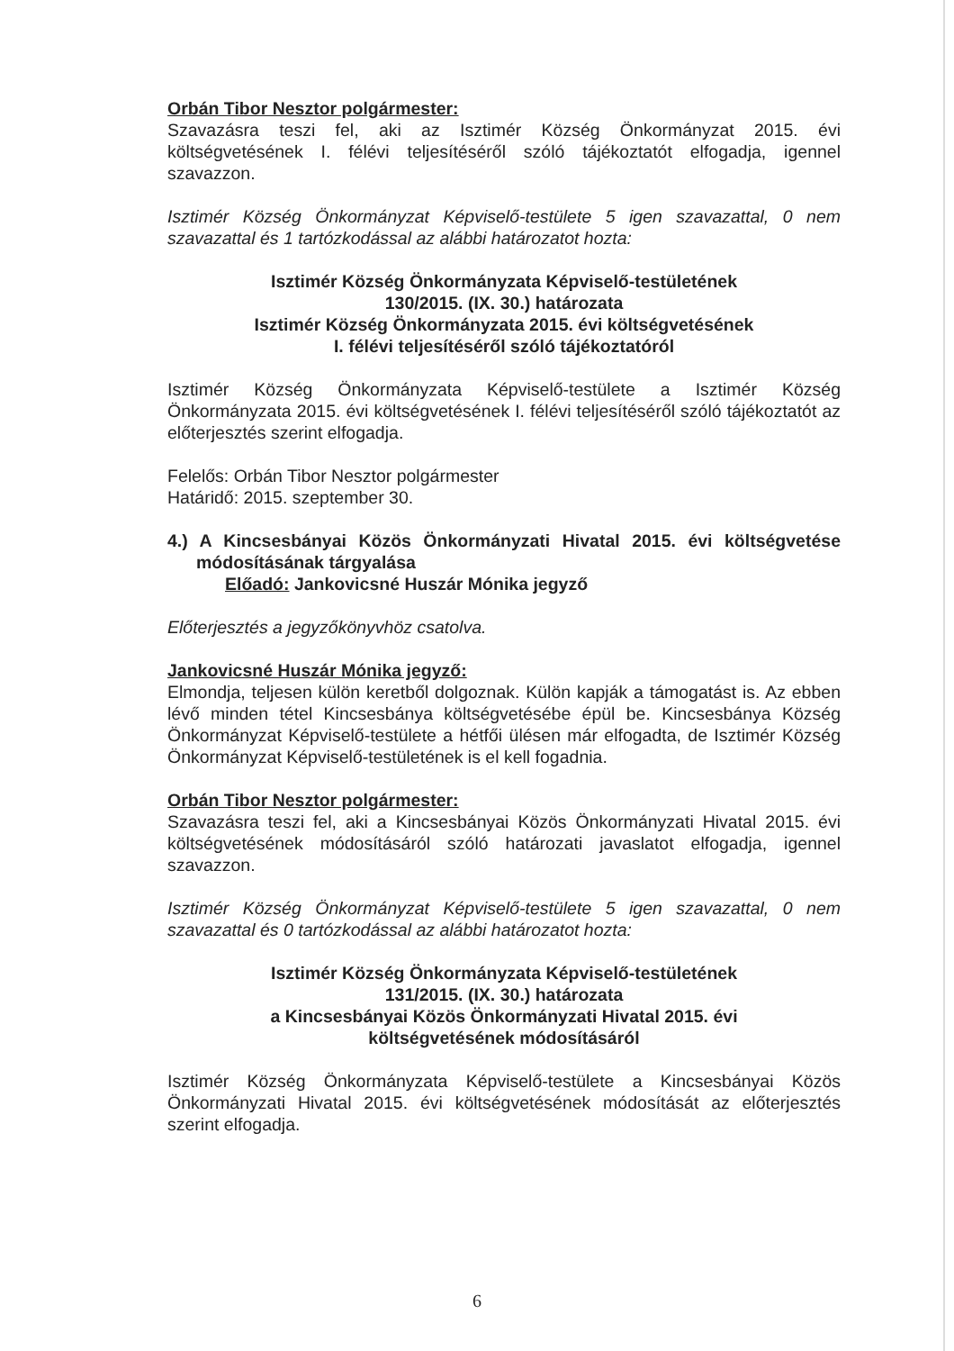Orbán Tibor Nesztor polgármester:
Szavazásra teszi fel, aki az Isztimér Község Önkormányzat 2015. évi költségvetésének I. félévi teljesítéséről szóló tájékoztatót elfogadja, igennel szavazzon.
Isztimér Község Önkormányzat Képviselő-testülete 5 igen szavazattal, 0 nem szavazattal és 1 tartózkodással az alábbi határozatot hozta:
Isztimér Község Önkormányzata Képviselő-testületének
130/2015. (IX. 30.) határozata
Isztimér Község Önkormányzata 2015. évi költségvetésének
I. félévi teljesítéséről szóló tájékoztatóról
Isztimér Község Önkormányzata Képviselő-testülete a Isztimér Község Önkormányzata 2015. évi költségvetésének I. félévi teljesítéséről szóló tájékoztatót az előterjesztés szerint elfogadja.
Felelős: Orbán Tibor Nesztor polgármester
Határidő: 2015. szeptember 30.
4.) A Kincsesbányai Közös Önkormányzati Hivatal 2015. évi költségvetése módosításának tárgyalása
Előadó: Jankovicsné Huszár Mónika jegyző
Előterjesztés a jegyzőkönyvhöz csatolva.
Jankovicsné Huszár Mónika jegyző:
Elmondja, teljesen külön keretből dolgoznak. Külön kapják a támogatást is. Az ebben lévő minden tétel Kincsesbánya költségvetésébe épül be. Kincsesbánya Község Önkormányzat Képviselő-testülete a hétfői ülésen már elfogadta, de Isztimér Község Önkormányzat Képviselő-testületének is el kell fogadnia.
Orbán Tibor Nesztor polgármester:
Szavazásra teszi fel, aki a Kincsesbányai Közös Önkormányzati Hivatal 2015. évi költségvetésének módosításáról szóló határozati javaslatot elfogadja, igennel szavazzon.
Isztimér Község Önkormányzat Képviselő-testülete 5 igen szavazattal, 0 nem szavazattal és 0 tartózkodással az alábbi határozatot hozta:
Isztimér Község Önkormányzata Képviselő-testületének
131/2015. (IX. 30.) határozata
a Kincsesbányai Közös Önkormányzati Hivatal 2015. évi
költségvetésének módosításáról
Isztimér Község Önkormányzata Képviselő-testülete a Kincsesbányai Közös Önkormányzati Hivatal 2015. évi költségvetésének módosítását az előterjesztés szerint elfogadja.
6